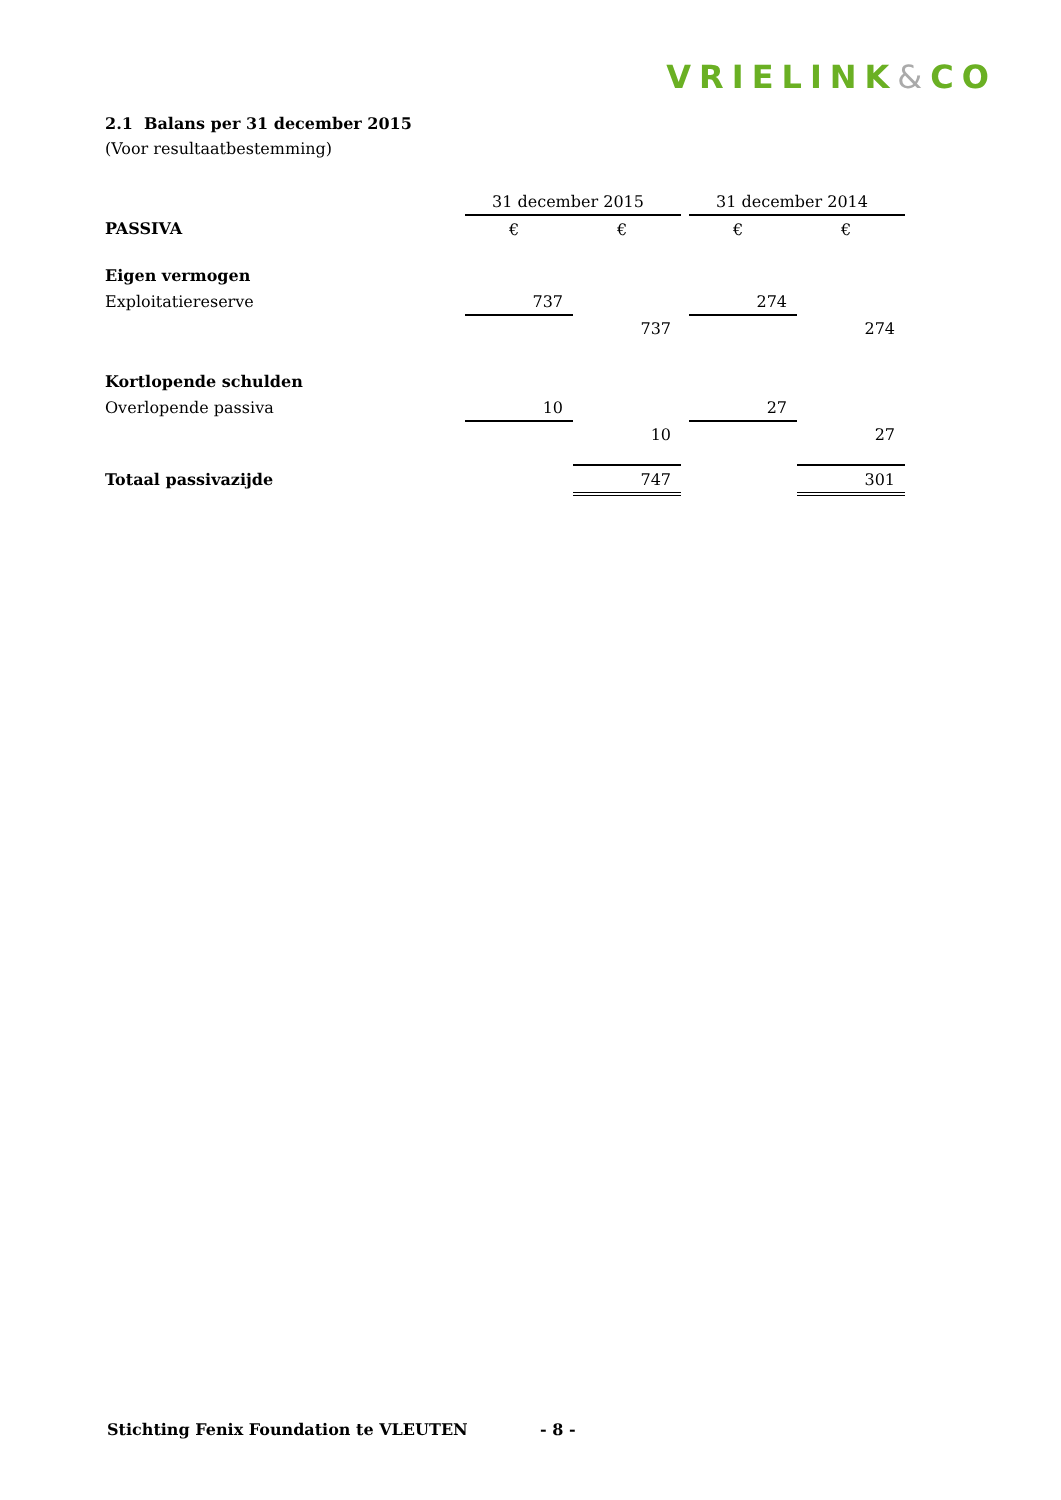VRIELINK&CO
2.1 Balans per 31 december 2015
(Voor resultaatbestemming)
| | 31 december 2015 | | | 31 december 2014 | |
| PASSIVA | € | € | | € | € |
| Eigen vermogen | | | | | |
| Exploitatiereserve | 737 | | | 274 | |
| | | 737 | | | 274 |
| Kortlopende schulden | | | | | |
| Overlopende passiva | 10 | | | 27 | |
| | | 10 | | | 27 |
| Totaal passivazijde | | 747 | | | 301 |
Stichting Fenix Foundation te VLEUTEN
- 8 -